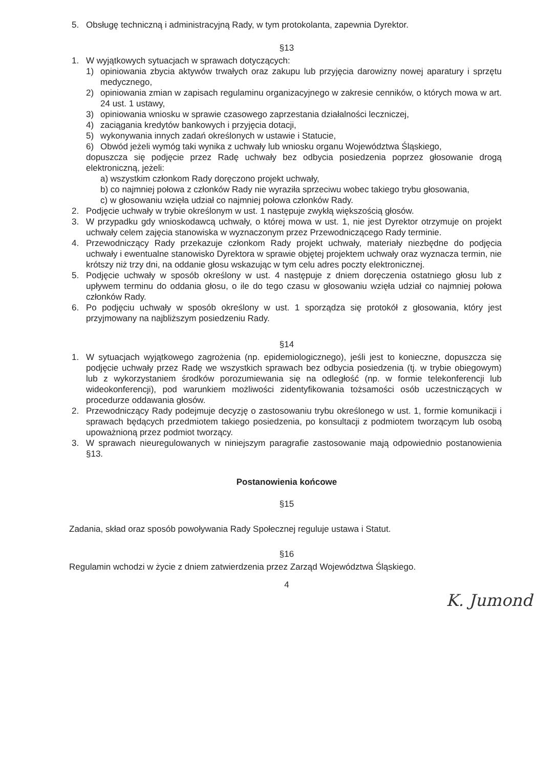5. Obsługę techniczną i administracyjną Rady, w tym protokolanta, zapewnia Dyrektor.
§13
1. W wyjątkowych sytuacjach w sprawach dotyczących:
1) opiniowania zbycia aktywów trwałych oraz zakupu lub przyjęcia darowizny nowej aparatury i sprzętu medycznego,
2) opiniowania zmian w zapisach regulaminu organizacyjnego w zakresie cenników, o których mowa w art. 24 ust. 1 ustawy,
3) opiniowania wniosku w sprawie czasowego zaprzestania działalności leczniczej,
4) zaciągania kredytów bankowych i przyjęcia dotacji,
5) wykonywania innych zadań określonych w ustawie i Statucie,
6) Obwód jeżeli wymóg taki wynika z uchwały lub wniosku organu Województwa Śląskiego,
dopuszcza się podjęcie przez Radę uchwały bez odbycia posiedzenia poprzez głosowanie drogą elektroniczną, jeżeli:
a) wszystkim członkom Rady doręczono projekt uchwały,
b) co najmniej połowa z członków Rady nie wyraziła sprzeciwu wobec takiego trybu głosowania,
c) w głosowaniu wzięła udział co najmniej połowa członków Rady.
2. Podjęcie uchwały w trybie określonym w ust. 1 następuje zwykłą większością głosów.
3. W przypadku gdy wnioskodawcą uchwały, o której mowa w ust. 1, nie jest Dyrektor otrzymuje on projekt uchwały celem zajęcia stanowiska w wyznaczonym przez Przewodniczącego Rady terminie.
4. Przewodniczący Rady przekazuje członkom Rady projekt uchwały, materiały niezbędne do podjęcia uchwały i ewentualne stanowisko Dyrektora w sprawie objętej projektem uchwały oraz wyznacza termin, nie krótszy niż trzy dni, na oddanie głosu wskazując w tym celu adres poczty elektronicznej.
5. Podjęcie uchwały w sposób określony w ust. 4 następuje z dniem doręczenia ostatniego głosu lub z upływem terminu do oddania głosu, o ile do tego czasu w głosowaniu wzięła udział co najmniej połowa członków Rady.
6. Po podjęciu uchwały w sposób określony w ust. 1 sporządza się protokół z głosowania, który jest przyjmowany na najbliższym posiedzeniu Rady.
§14
1. W sytuacjach wyjątkowego zagrożenia (np. epidemiologicznego), jeśli jest to konieczne, dopuszcza się podjęcie uchwały przez Radę we wszystkich sprawach bez odbycia posiedzenia (tj. w trybie obiegowym) lub z wykorzystaniem środków porozumiewania się na odległość (np. w formie telekonferencji lub wideokonferencji), pod warunkiem możliwości zidentyfikowania tożsamości osób uczestniczących w procedurze oddawania głosów.
2. Przewodniczący Rady podejmuje decyzję o zastosowaniu trybu określonego w ust. 1, formie komunikacji i sprawach będących przedmiotem takiego posiedzenia, po konsultacji z podmiotem tworzącym lub osobą upoważnioną przez podmiot tworzący.
3. W sprawach nieuregulowanych w niniejszym paragrafie zastosowanie mają odpowiednio postanowienia §13.
Postanowienia końcowe
§15
Zadania, skład oraz sposób powoływania Rady Społecznej reguluje ustawa i Statut.
§16
Regulamin wchodzi w życie z dniem zatwierdzenia przez Zarząd Województwa Śląskiego.
4
K. Jumond